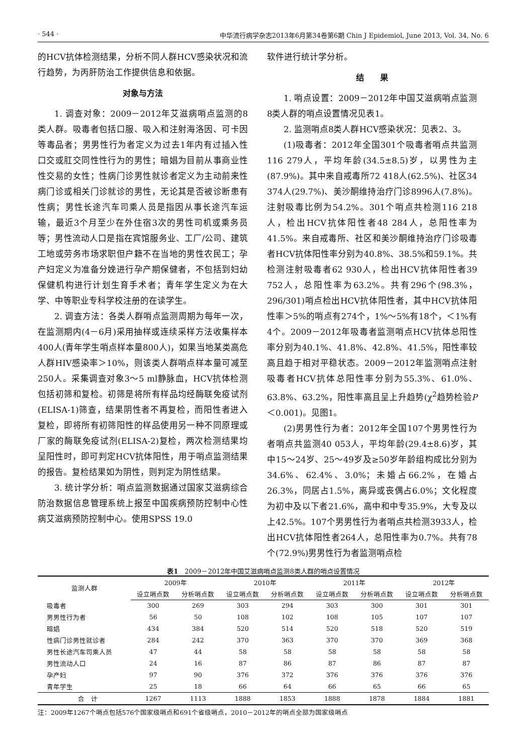· 544 · 中华流行病学杂志2013年6月第34卷第6期 Chin J Epidemiol, June 2013, Vol. 34, No. 6
的HCV抗体检测结果，分析不同人群HCV感染状况和流行趋势，为丙肝防治工作提供信息和依据。
对象与方法
1. 调查对象：2009－2012年艾滋病哨点监测的8类人群。吸毒者包括口服、吸入和注射海洛因、可卡因等毒品者；男男性行为者定义为过去1年内有过插入性口交或肛交同性性行为的男性；暗娼为目前从事商业性性交易的女性；性病门诊男性就诊者定义为主动前来性病门诊或相关门诊就诊的男性，无论其是否被诊断患有性病；男性长途汽车司乘人员是指因从事长途汽车运输，最近3个月至少在外住宿3次的男性司机或乘务员等；男性流动人口是指在宾馆服务业、工厂/公司、建筑工地或劳务市场求职但户籍不在当地的男性农民工；孕产妇定义为准备分娩进行孕产期保健者，不包括到妇幼保健机构进行计划生育手术者；青年学生定义为在大学、中等职业专科学校注册的在读学生。
2. 调查方法：各类人群哨点监测周期为每年一次，在监测期内(4－6月)采用抽样或连续采样方法收集样本400人(青年学生哨点样本量800人)，如果当地某类高危人群HIV感染率＞10%，则该类人群哨点样本量可减至250人。采集调查对象3～5 ml静脉血，HCV抗体检测包括初筛和复检。初筛是将所有样品均经酶联免疫试剂(ELISA-1)筛查，结果阴性者不再复检，而阳性者进入复检，即将所有初筛阳性的样品使用另一种不同原理或厂家的酶联免疫试剂(ELISA-2)复检，两次检测结果均呈阳性时，即可判定HCV抗体阳性，用于哨点监测结果的报告。复检结果如为阴性，则判定为阴性结果。
3. 统计学分析：哨点监测数据通过国家艾滋病综合防治数据信息管理系统上报至中国疾病预防控制中心性病艾滋病预防控制中心。使用SPSS 19.0
软件进行统计学分析。
结　　果
1. 哨点设置：2009－2012年中国艾滋病哨点监测8类人群的哨点设置情况见表1。
2. 监测哨点8类人群HCV感染状况：见表2、3。
(1)吸毒者：2012年全国301个吸毒者哨点共监测116 279人，平均年龄(34.5±8.5)岁，以男性为主(87.9%)。其中来自戒毒所72 418人(62.5%)、社区34 374人(29.7%)、美沙酮维持治疗门诊8996人(7.8%)。注射吸毒比例为54.2%。301个哨点共检测116 218人，检出HCV抗体阳性者48 284人，总阳性率为41.5%。来自戒毒所、社区和美沙酮维持治疗门诊吸毒者HCV抗体阳性率分别为40.8%、38.5%和59.1%。共检测注射吸毒者62 930人，检出HCV抗体阳性者39 752人，总阳性率为63.2%。共有296个(98.3%，296/301)哨点检出HCV抗体阳性者，其中HCV抗体阳性率＞5%的哨点有274个，1%～5%有18个，＜1%有4个。2009－2012年吸毒者监测哨点HCV抗体总阳性率分别为40.1%、41.8%、42.8%、41.5%，阳性率较高且趋于相对平稳状态。2009－2012年监测哨点注射吸毒者HCV抗体总阳性率分别为55.3%、61.0%、63.8%、63.2%，阳性率高且呈上升趋势(χ<sup>2</sup>趋势检验P＜0.001)。见图1。
(2)男男性行为者：2012年全国107个男男性行为者哨点共监测40 053人，平均年龄(29.4±8.6)岁，其中15～24岁、25～49岁及≥50岁年龄组构成比分别为34.6%、62.4%、3.0%；未婚占66.2%，在婚占26.3%，同居占1.5%，离异或丧偶占6.0%；文化程度为初中及以下者21.6%，高中和中专35.9%，大专及以上42.5%。107个男男性行为者哨点共检测3933人，检出HCV抗体阳性者264人，总阳性率为0.7%。共有78个(72.9%)男男性行为者监测哨点检
表1　2009－2012年中国艾滋病哨点监测8类人群的哨点设置情况
| 监测人群 | 2009年 | | 2010年 | | 2011年 | | 2012年 | |
| --- | --- | --- | --- | --- | --- | --- | --- | --- |
| | 设立哨点数 | 分析哨点数 | 设立哨点数 | 分析哨点数 | 设立哨点数 | 分析哨点数 | 设立哨点数 | 分析哨点数 |
| 吸毒者 | 300 | 269 | 303 | 294 | 303 | 300 | 301 | 301 |
| 男男性行为者 | 56 | 50 | 108 | 102 | 108 | 105 | 107 | 107 |
| 暗娼 | 434 | 384 | 520 | 514 | 520 | 518 | 520 | 519 |
| 性病门诊男性就诊者 | 284 | 242 | 370 | 363 | 370 | 370 | 369 | 368 |
| 男性长途汽车司乘人员 | 47 | 44 | 58 | 58 | 58 | 58 | 58 | 58 |
| 男性流动人口 | 24 | 16 | 87 | 86 | 87 | 86 | 87 | 87 |
| 孕产妇 | 97 | 90 | 376 | 372 | 376 | 376 | 376 | 376 |
| 青年学生 | 25 | 18 | 66 | 64 | 66 | 65 | 66 | 65 |
| 合 计 | 1267 | 1113 | 1888 | 1853 | 1888 | 1878 | 1884 | 1881 |
注：2009年1267个哨点包括576个国家级哨点和691个省级哨点，2010－2012年的哨点全部为国家级哨点